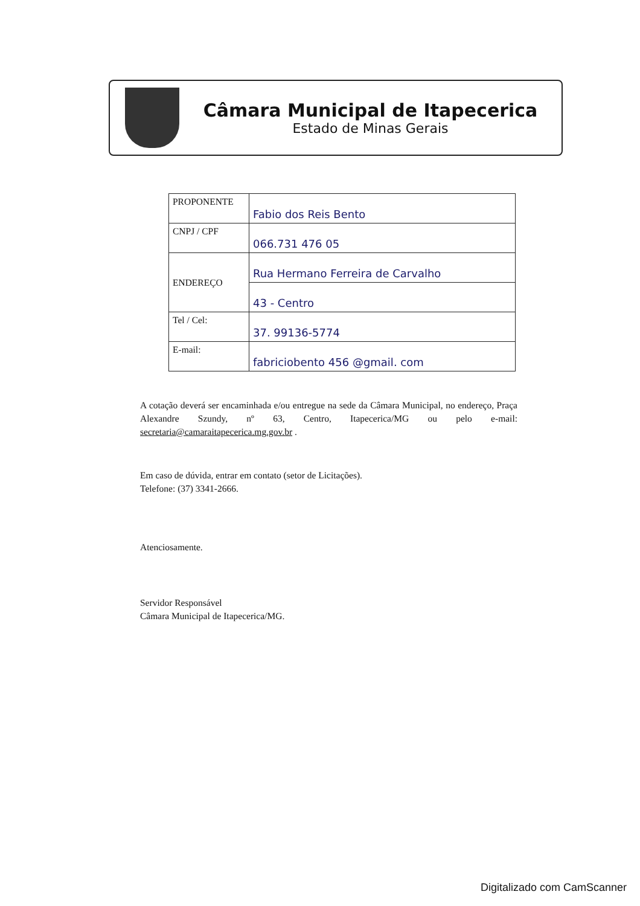Câmara Municipal de Itapecerica
Estado de Minas Gerais
| PROPONENTE | Fabio dos Reis Bento |
| CNPJ / CPF | 066.731 476 05 |
| ENDEREÇO | Rua Hermano Ferreira de Carvalho |
| | 43 - Centro |
| Tel / Cel: | 37. 99136-5774 |
| E-mail: | fabriciobento 456 @gmail. com |
A cotação deverá ser encaminhada e/ou entregue na sede da Câmara Municipal, no endereço, Praça Alexandre Szundy, nº 63, Centro, Itapecerica/MG ou pelo e-mail: secretaria@camaraitapecerica.mg.gov.br .
Em caso de dúvida, entrar em contato (setor de Licitações).
Telefone: (37) 3341-2666.
Atenciosamente.
Servidor Responsável
Câmara Municipal de Itapecerica/MG.
Digitalizado com CamScanner